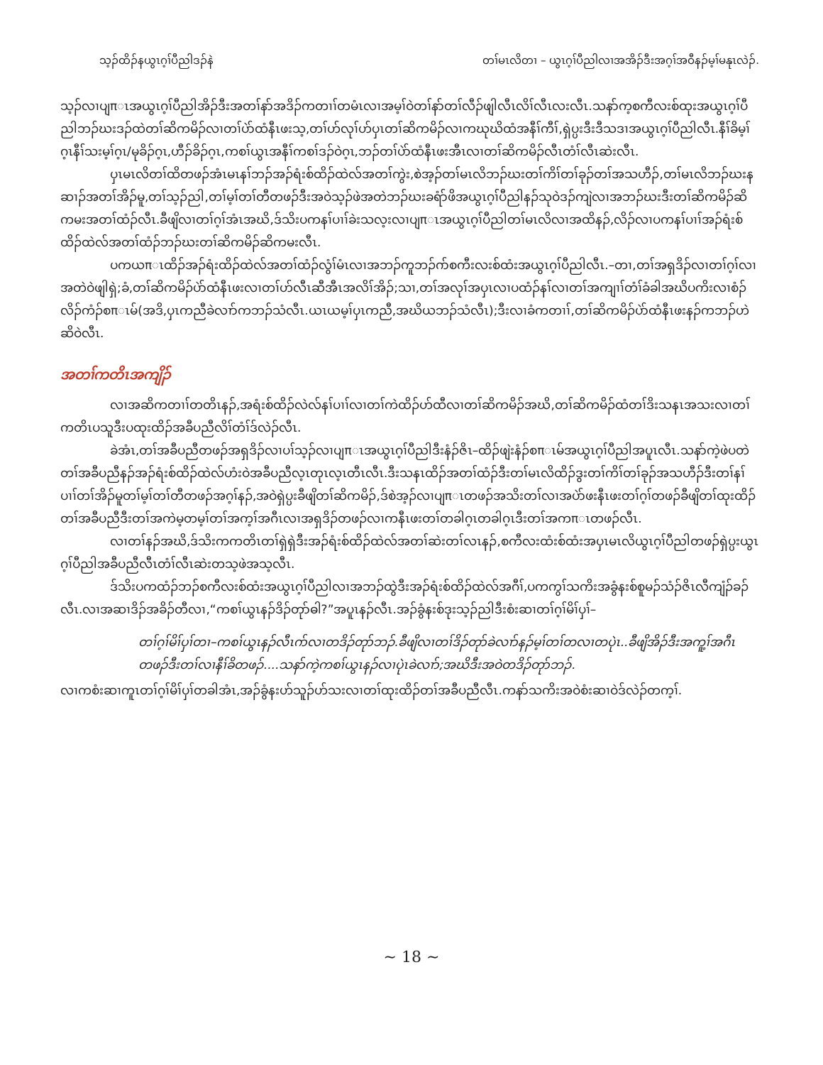သ့ၣ်ထိၣ်နယွၤဂ့ၢ်ပီညါဒၣ်နဲ တၢ်မၤလိတၢ – ယွၤဂ့ၢ်ပီညါလၢအအိၣ်ဒီးအဂ့ၢ်အဝီနၣ်မ့ၢ်မနုၤလဲၣ်.
သ့ၣ်လၢပျπၤအယွၤဂ့ၢ်ပီညါအိၣ်ဒီးအတၢ်နာ်အဒိၣ်ကတၢၢ်တမံၤလၢအမ့ၢ်ဝဲတၢ်နာ်တၢ်လီၣ်ဖျါလီၤလိၢ်လီၤလးလီၤ.သနာ်က့စကီလးစ်ထုးအယွၤဂ့ၢ်ပီညါဘၣ်ဃးဒၣ်ထဲတၢ်ဆိကမိၣ်လၢတၢ်ပဲာ်ထံနီၤဖးသ့,တၢ်ဟ်လုၢ်ဟ်ပှၤတၢ်ဆိကမိၣ်လၢကဃုဃိထံအနီၢ်ကီၢ်,ရှဲပ္ပးဒီးဒီသဒၢအယွၤဂ့ၢ်ပီညါလီၤ.နီၢ်ခိမ့ၢ်ဂ့ၤနီၢ်သးမ့ၢ်ဂ့ၤ/မုခိၣ်ဂ့ၤ,ဟီၣ်ခိၣ်ဂ့ၤ,ကစၢ်ယွၤအနီၢ်ကစၢ်ဒၣ်ဝဲဂ့ၤ,ဘၣ်တၢ်ပဲာ်ထံနီၤဖးအီၤလၢတၢ်ဆိကမိၣ်လီၤတံၢ်လီၤဆဲးလီၤ.
ပှၤမၤလိတၢ်ထိတဖၣ်အံၤမၤနၢ်ဘၣ်အၣ်ရံးစ်ထိၣ်ထဲလ်အတၢ်ကွဲး,စဲအ့ၣ်တၢ်မၤလိဘၣ်ဃးတၢ်ကိၢ်တၢ်ခုၣ်တၢ်အသဟီၣ်,တၢ်မၤလိဘၣ်ဃးနဆၢၣ်အတၢ်အိၣ်မူ,တၢ်သ့ၣ်ညါ,တၢ်မ့ၢ်တၢ်တီတဖၣ်ဒီးအဝဲသ့ၣ်ဖဲအတဲဘၣ်ဃးခရံာ်ဖိအယွၤဂ့ၢ်ပီညါနၣ်သုဝဲဒၣ်ကျဲလၢအဘၣ်ဃးဒီးတၢ်ဆိကမိၣ်ဆိကမးအတၢ်ထံၣ်လီၤ.ခီဖျိလၢတၢ်ဂ့ၢ်အံၤအဃိ,ဒ်သိးပကနၢ်ပၢၢ်ခဲးသလ့းလၢပျπၤအယွၤဂ့ၢ်ပီညါတၢ်မၤလိလၢအထိနၣ်,လိၣ်လၢပကနၢ်ပၢၢ်အၣ်ရံးစ်ထိၣ်ထဲလ်အတၢ်ထံၣ်ဘၣ်ဃးတၢ်ဆိကမိၣ်ဆိကမးလီၤ.
ပကယπၤထိၣ်အၣ်ရံးထိၣ်ထဲလ်အတၢ်ထံၣ်လွံၢ်မံၤလၢအဘၣ်ကူဘၣ်ဂာ်စကီးလးစ်ထံးအယွၤဂ့ၢ်ပီညါလီၤ.–တၢ,တၢ်အရှဒိၣ်လၢတၢ်ဂ့ၢ်လၢအတဲဝဲဖျါရှဲ;ခံ,တၢ်ဆိကမိၣ်ပဲာ်ထံနီၤဖးလၢတၢ်ဟ်လီၤဆီအီၤအလိၢ်အိၣ်;သၢ,တၢ်အလုၢ်အပှၤလၢပထံၣ်နၢ်လၢတၢ်အကျၢၢ်တံၢ်ခံခါအဃိပကိးလၢစံၣ်လိၣ်ကံၣ်စπၤမ်(အဒိ,ပှၤကညီခဲလၢာ်ကဘၣ်သံလီၤ.ယၤယမ့ၢ်ပှၤကညီ,အဃိယဘၣ်သံလီၤ);ဒီးလၢခံကတၢၢ်,တၢ်ဆိကမိၣ်ပဲာ်ထံနီၤဖးနၣ်ကဘၣ်ဟဲဆိဝဲလီၤ.
အတၢ်ကတိၤအကျိၣ်
လၢအဆိကတၢၢ်တတိၤနၣ်,အရံးစ်ထိၣ်လဲလ်နၢ်ပၢၢ်လၢတၢ်ကဲထိၣ်ဟ်ထီလၢတၢ်ဆိကမိၣ်အဃိ,တၢ်ဆိကမိၣ်ထံတၢ်ဒိးသနၤအသးလၢတၢ်ကတိၤပသူဒီးပထုးထိၣ်အခီပညီလိၢ်တံၢ်ဒ်လဲၣ်လီၤ.
ခဲအံၤ,တၢ်အခီပညီတဖၣ်အရှဒိၣ်လၢပၢ်သ့ၣ်လၢပျπၤအယွၤဂ့ၢ်ပီညါဒီးနံၣ်ဇိၤ–ထိၣ်ဖျဲးနံၣ်စπၤမ်အယွၤဂ့ၢ်ပီညါအပူၤလီၤ.သနာ်ကဲ့ဖဲပတဲတၢ်အခီပညီနၣ်အၣ်ရံးစ်ထိၣ်ထဲလ်ဟံးဝဲအခီပညီလ့ၤတုၤလ့ၤတီၤလီၤ.ဒီးသနၤထိၣ်အတၢ်ထံၣ်ဒီးတၢ်မၤလိထိၣ်ဒွးတၢ်ကိၢ်တၢ်ခုၣ်အသဟီၣ်ဒီးတၢ်နၢ်ပၢၢ်တၢ်အိၣ်မူတၢ်မ့ၢ်တၢ်တီတဖၣ်အဂ့ၢ်နၣ်,အဝဲရှဲပ္ပးခီဖျိတၢ်ဆိကမိၣ်,ဒ်စဲအ့ၣ်လၢပျπၤတဖၣ်အသိးတၢ်လၢအပဲာ်ဖးနီၤဖးတၢ်ဂ့ၢ်တဖၣ်ခီဖျိတၢ်ထုးထိၣ်တၢ်အခီပညီဒီးတၢ်အကဲမ့တမ့ၢ်တၢ်အက့ၢ်အဂီၤလၢအရှဒိၣ်တဖၣ်လၢကနီၤဖးတၢ်တခါဂ့ၤတခါဂ့ၤဒီးတၢ်အကπၤတဖၣ်လီၤ.
လၢတၢ်နၣ်အဃိ,ဒ်သိးကကတိၤတၢ်ရှဲရှဲဒီးအၣ်ရံးစ်ထိၣ်ထဲလ်အတၢ်ဆဲးတၢ်လၤနၣ်,စကီလးထံးစ်ထံးအပှၤမၤလိယွၤဂ့ၢ်ပီညါတဖၣ်ရှဲပ္ပးယွၤဂ့ၢ်ပီညါအခီပညီလီၤတံၢ်လီၤဆဲးတသ့ဖဲအသ့လီၤ.
ဒ်သိးပကထံၣ်ဘၣ်စကီလးစ်ထံးအယွၤဂ့ၢ်ပီညါလၢအဘၣ်ထွဲဒီးအၣ်ရံးစ်ထိၣ်ထဲလ်အဂီၢ်,ပကကွၢ်သကိးအခွံနးစ်စူမၣ်သံၣ်ဇိၤလီကျံၣ်ခၣ်လီၤ.လၢအဆၢဒိၣ်အခိၣ်တီလၢ,“ကစၢ်ယွၤနၣ်ဒိၣ်တုာ်ဓါ?”အပူၤနၣ်လီၤ.အၣ်ခွံနးစ်ဒုးသ့ၣ်ညါဒီးစံးဆၢတၢ်ဂ့ၢ်မိၢ်ပှၢ်–
တၢ်ဂ့ၢ်မိၢ်ပှၢ်တၢ–ကစၢ်ယွၤနၣ်လီၤဂာ်လၢတဒိၣ်တုာ်ဘၣ်.ခီဖျိလၢတၢ်ဒိၣ်တုာ်ခဲလၢာ်နၣ်မ့ၢ်တၢ်တလၢတပုဲၤ..ခီဖျိအိၣ်ဒီးအကူ့ၢ်အဂီၤတဖၣ်ဒီးတၢ်လၢနီၢ်ခိတဖၣ်....သနာ်ကဲ့ကစၢ်ယွၤနၣ်လၢပုဲၤခဲလၢာ်;အဃိဒီးအဝဲတဒိၣ်တုာ်ဘၣ်.
လၢကစံးဆၢကူၤတၢ်ဂ့ၢ်မိၢ်ပှၢ်တခါအံၤ,အၣ်ခွံနးဟ်သူၣ်ဟ်သးလၢတၢ်ထုးထိၣ်တၢ်အခီပညီလီၤ.ကနာ်သကိးအဝဲစံးဆၢဝဲဒ်လဲၣ်တက့ၢ်.
~ 18 ~